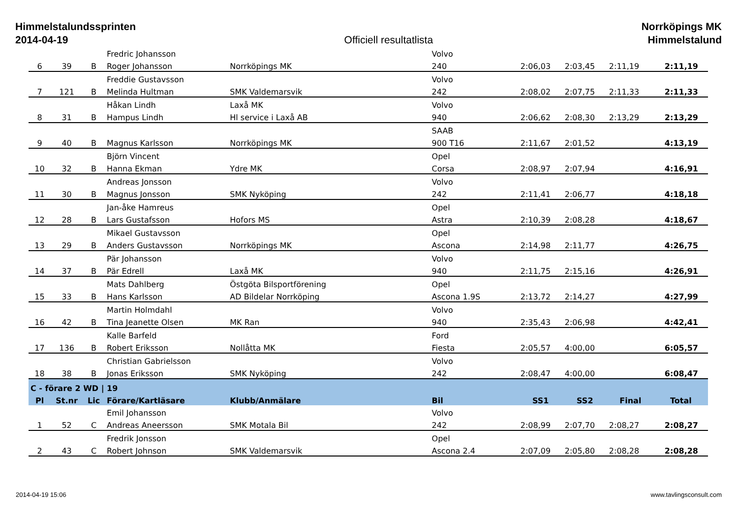Himmelstalundssprinten
2014-04-19
Officiell resultatlista Norrköpings MK
Himmelstalund
| | | | Fredric Johansson | | Volvo | | | | |
| 6 | 39 | B | Roger Johansson | Norrköpings MK | 240 | 2:06,03 | 2:03,45 | 2:11,19 | 2:11,19 |
| | | | Freddie Gustavsson | | Volvo | | | | |
| 7 | 121 | B | Melinda Hultman | SMK Valdemarsvik | 242 | 2:08,02 | 2:07,75 | 2:11,33 | 2:11,33 |
| | | | Håkan Lindh | Laxå MK | Volvo | | | | |
| 8 | 31 | B | Hampus Lindh | Hl service i Laxå AB | 940 | 2:06,62 | 2:08,30 | 2:13,29 | 2:13,29 |
| | | | | | SAAB | | | | |
| 9 | 40 | B | Magnus Karlsson | Norrköpings MK | 900 T16 | 2:11,67 | 2:01,52 | | 4:13,19 |
| | | | Björn Vincent | | Opel | | | | |
| 10 | 32 | B | Hanna Ekman | Ydre MK | Corsa | 2:08,97 | 2:07,94 | | 4:16,91 |
| | | | Andreas Jonsson | | Volvo | | | | |
| 11 | 30 | B | Magnus Jonsson | SMK Nyköping | 242 | 2:11,41 | 2:06,77 | | 4:18,18 |
| | | | Jan-åke Hamreus | | Opel | | | | |
| 12 | 28 | B | Lars Gustafsson | Hofors MS | Astra | 2:10,39 | 2:08,28 | | 4:18,67 |
| | | | Mikael Gustavsson | | Opel | | | | |
| 13 | 29 | B | Anders Gustavsson | Norrköpings MK | Ascona | 2:14,98 | 2:11,77 | | 4:26,75 |
| | | | Pär Johansson | | Volvo | | | | |
| 14 | 37 | B | Pär Edrell | Laxå MK | 940 | 2:11,75 | 2:15,16 | | 4:26,91 |
| | | | Mats Dahlberg | Östgöta Bilsportförening | Opel | | | | |
| 15 | 33 | B | Hans Karlsson | AD Bildelar Norrköping | Ascona 1.9S | 2:13,72 | 2:14,27 | | 4:27,99 |
| | | | Martin Holmdahl | | Volvo | | | | |
| 16 | 42 | B | Tina Jeanette Olsen | MK Ran | 940 | 2:35,43 | 2:06,98 | | 4:42,41 |
| | | | Kalle Barfeld | | Ford | | | | |
| 17 | 136 | B | Robert Eriksson | Nollåtta MK | Fiesta | 2:05,57 | 4:00,00 | | 6:05,57 |
| | | | Christian Gabrielsson | | Volvo | | | | |
| 18 | 38 | B | Jonas Eriksson | SMK Nyköping | 242 | 2:08,47 | 4:00,00 | | 6:08,47 |
| C - förare 2 WD / 19 | | | | | | | | | |
| Pl | St.nr | Lic | Förare/Kartläsare | Klubb/Anmälare | Bil | SS1 | SS2 | Final | Total |
| | | | Emil Johansson | | Volvo | | | | |
| 1 | 52 | C | Andreas Aneersson | SMK Motala Bil | 242 | 2:08,99 | 2:07,70 | 2:08,27 | 2:08,27 |
| | | | Fredrik Jonsson | | Opel | | | | |
| 2 | 43 | C | Robert Johnson | SMK Valdemarsvik | Ascona 2.4 | 2:07,09 | 2:05,80 | 2:08,28 | 2:08,28 |
2014-04-19 15:06 www.tavlingsconsult.com